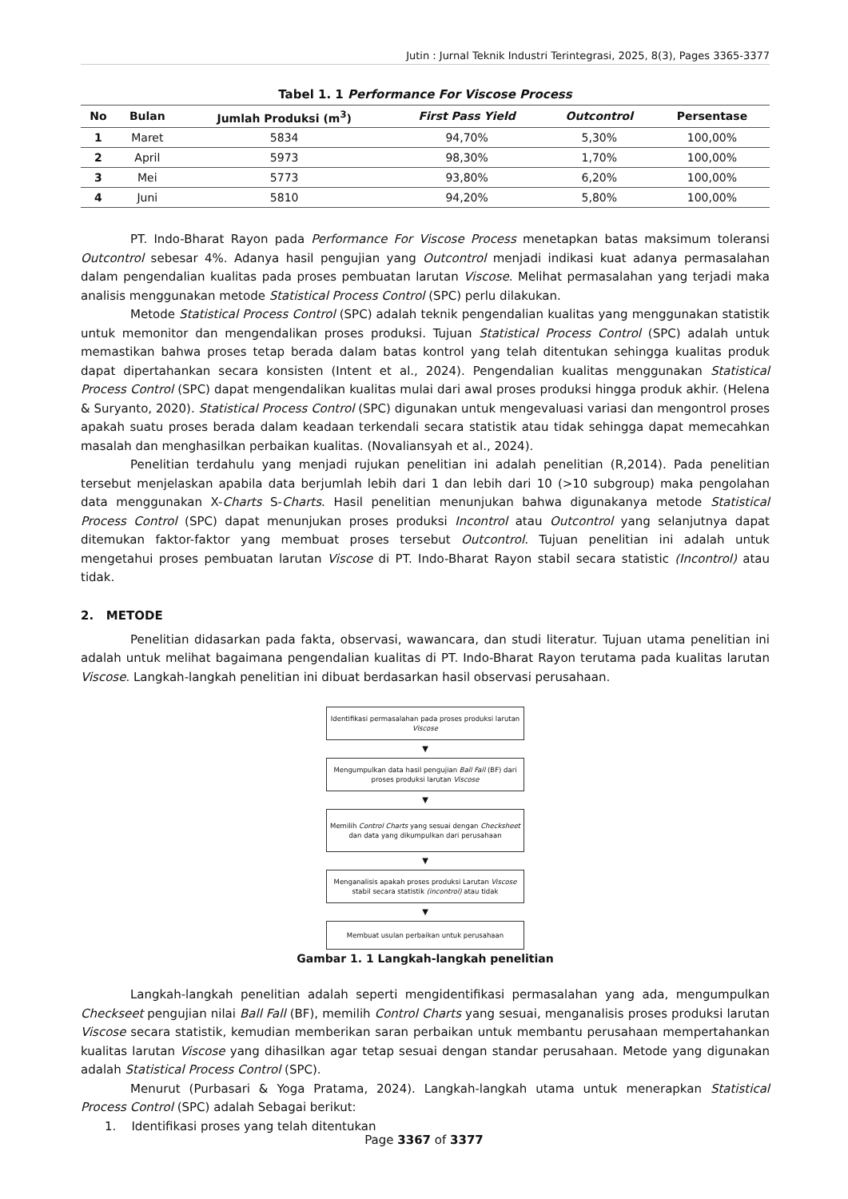Jutin : Jurnal Teknik Industri Terintegrasi, 2025, 8(3), Pages 3365-3377
Tabel 1. 1 Performance For Viscose Process
| No | Bulan | Jumlah Produksi (m<sup>3</sup>) | First Pass Yield | Outcontrol | Persentase |
| --- | --- | --- | --- | --- | --- |
| 1 | Maret | 5834 | 94,70% | 5,30% | 100,00% |
| 2 | April | 5973 | 98,30% | 1,70% | 100,00% |
| 3 | Mei | 5773 | 93,80% | 6,20% | 100,00% |
| 4 | Juni | 5810 | 94,20% | 5,80% | 100,00% |
PT. Indo-Bharat Rayon pada Performance For Viscose Process menetapkan batas maksimum toleransi Outcontrol sebesar 4%. Adanya hasil pengujian yang Outcontrol menjadi indikasi kuat adanya permasalahan dalam pengendalian kualitas pada proses pembuatan larutan Viscose. Melihat permasalahan yang terjadi maka analisis menggunakan metode Statistical Process Control (SPC) perlu dilakukan.
Metode Statistical Process Control (SPC) adalah teknik pengendalian kualitas yang menggunakan statistik untuk memonitor dan mengendalikan proses produksi. Tujuan Statistical Process Control (SPC) adalah untuk memastikan bahwa proses tetap berada dalam batas kontrol yang telah ditentukan sehingga kualitas produk dapat dipertahankan secara konsisten (Intent et al., 2024). Pengendalian kualitas menggunakan Statistical Process Control (SPC) dapat mengendalikan kualitas mulai dari awal proses produksi hingga produk akhir. (Helena & Suryanto, 2020). Statistical Process Control (SPC) digunakan untuk mengevaluasi variasi dan mengontrol proses apakah suatu proses berada dalam keadaan terkendali secara statistik atau tidak sehingga dapat memecahkan masalah dan menghasilkan perbaikan kualitas. (Novaliansyah et al., 2024).
Penelitian terdahulu yang menjadi rujukan penelitian ini adalah penelitian (R,2014). Pada penelitian tersebut menjelaskan apabila data berjumlah lebih dari 1 dan lebih dari 10 (>10 subgroup) maka pengolahan data menggunakan X-Charts S-Charts. Hasil penelitian menunjukan bahwa digunakanya metode Statistical Process Control (SPC) dapat menunjukan proses produksi Incontrol atau Outcontrol yang selanjutnya dapat ditemukan faktor-faktor yang membuat proses tersebut Outcontrol. Tujuan penelitian ini adalah untuk mengetahui proses pembuatan larutan Viscose di PT. Indo-Bharat Rayon stabil secara statistic (Incontrol) atau tidak.
2. METODE
Penelitian didasarkan pada fakta, observasi, wawancara, dan studi literatur. Tujuan utama penelitian ini adalah untuk melihat bagaimana pengendalian kualitas di PT. Indo-Bharat Rayon terutama pada kualitas larutan Viscose. Langkah-langkah penelitian ini dibuat berdasarkan hasil observasi perusahaan.
Identifikasi permasalahan pada proses produksi larutan Viscose
▼
Mengumpulkan data hasil pengujian Ball Fall (BF) dari proses produksi larutan Viscose
▼
Memilih Control Charts yang sesuai dengan Checksheet dan data yang dikumpulkan dari perusahaan
▼
Menganalisis apakah proses produksi Larutan Viscose stabil secara statistik (incontrol) atau tidak
▼
Membuat usulan perbaikan untuk perusahaan
Gambar 1. 1 Langkah-langkah penelitian
Langkah-langkah penelitian adalah seperti mengidentifikasi permasalahan yang ada, mengumpulkan Checkseet pengujian nilai Ball Fall (BF), memilih Control Charts yang sesuai, menganalisis proses produksi larutan Viscose secara statistik, kemudian memberikan saran perbaikan untuk membantu perusahaan mempertahankan kualitas larutan Viscose yang dihasilkan agar tetap sesuai dengan standar perusahaan. Metode yang digunakan adalah Statistical Process Control (SPC).
Menurut (Purbasari & Yoga Pratama, 2024). Langkah-langkah utama untuk menerapkan Statistical Process Control (SPC) adalah Sebagai berikut:
1. Identifikasi proses yang telah ditentukan
Page 3367 of 3377